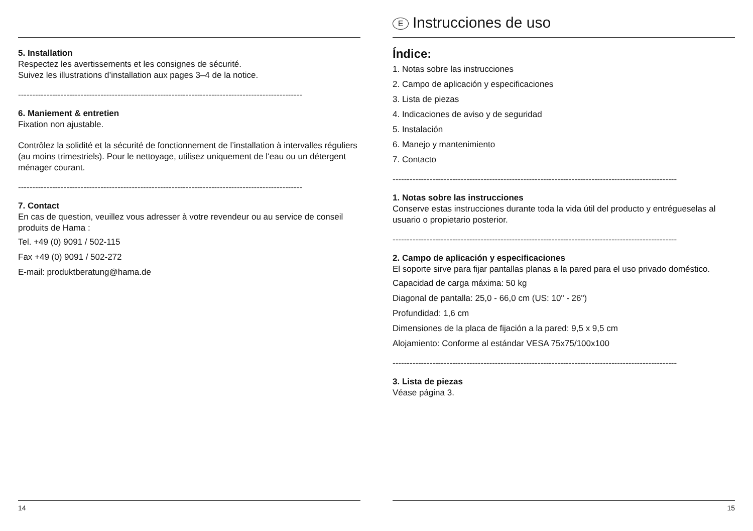5. Installation
Respectez les avertissements et les consignes de sécurité.
Suivez les illustrations d’installation aux pages 3–4 de la notice.
----------------------------------------------------------------------------------------------------
6. Maniement & entretien
Fixation non ajustable.
Contrôlez la solidité et la sécurité de fonctionnement de l’installation à intervalles réguliers (au moins trimestriels). Pour le nettoyage, utilisez uniquement de l‘eau ou un détergent ménager courant.
----------------------------------------------------------------------------------------------------
7. Contact
En cas de question, veuillez vous adresser à votre revendeur ou au service de conseil produits de Hama :
Tel. +49 (0) 9091 / 502-115
Fax +49 (0) 9091 / 502-272
E-mail: produktberatung@hama.de
14
E Instrucciones de uso
Índice:
1. Notas sobre las instrucciones
2. Campo de aplicación y especificaciones
3. Lista de piezas
4. Indicaciones de aviso y de seguridad
5. Instalación
6. Manejo y mantenimiento
7. Contacto
----------------------------------------------------------------------------------------------------
1. Notas sobre las instrucciones
Conserve estas instrucciones durante toda la vida útil del producto y entrégueselas al usuario o propietario posterior.
----------------------------------------------------------------------------------------------------
2. Campo de aplicación y especificaciones
El soporte sirve para fijar pantallas planas a la pared para el uso privado doméstico.
Capacidad de carga máxima: 50 kg
Diagonal de pantalla: 25,0 - 66,0 cm (US: 10" - 26")
Profundidad: 1,6 cm
Dimensiones de la placa de fijación a la pared: 9,5 x 9,5 cm
Alojamiento: Conforme al estándar VESA 75x75/100x100
----------------------------------------------------------------------------------------------------
3. Lista de piezas
Véase página 3.
15